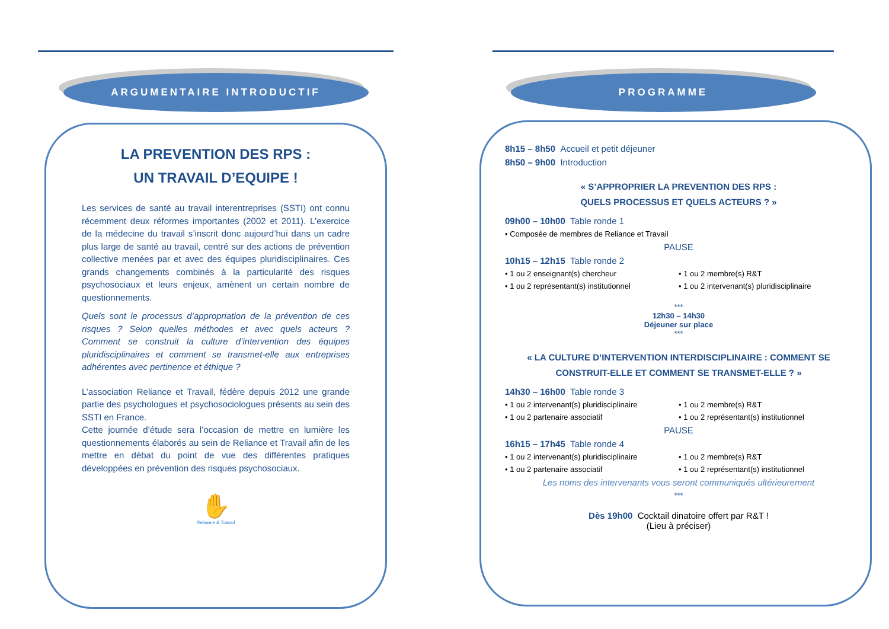ARGUMENTAIRE INTRODUCTIF
LA PREVENTION DES RPS :
UN TRAVAIL D’EQUIPE !
Les services de santé au travail interentreprises (SSTI) ont connu récemment deux réformes importantes (2002 et 2011). L'exercice de la médecine du travail s’inscrit donc aujourd’hui dans un cadre plus large de santé au travail, centré sur des actions de prévention collective menées par et avec des équipes pluridisciplinaires. Ces grands changements combinés à la particularité des risques psychosociaux et leurs enjeux, amènent un certain nombre de questionnements.
Quels sont le processus d’appropriation de la prévention de ces risques ? Selon quelles méthodes et avec quels acteurs ? Comment se construit la culture d’intervention des équipes pluridisciplinaires et comment se transmet-elle aux entreprises adhérentes avec pertinence et éthique ?
L’association Reliance et Travail, fédère depuis 2012 une grande partie des psychologues et psychosociologues présents au sein des SSTI en France.
Cette journée d’étude sera l’occasion de mettre en lumière les questionnements élaborés au sein de Reliance et Travail afin de les mettre en débat du point de vue des différentes pratiques développées en prévention des risques psychosociaux.
✋
Reliance & Travail
PROGRAMME
8h15 – 8h50 Accueil et petit déjeuner
8h50 – 9h00 Introduction
« S’APPROPRIER LA PREVENTION DES RPS :
QUELS PROCESSUS ET QUELS ACTEURS ? »
09h00 – 10h00 Table ronde 1
• Composée de membres de Reliance et Travail
PAUSE
10h15 – 12h15 Table ronde 2
• 1 ou 2 enseignant(s) chercheur • 1 ou 2 membre(s) R&T
• 1 ou 2 représentant(s) institutionnel • 1 ou 2 intervenant(s) pluridisciplinaire
***
12h30 – 14h30
Déjeuner sur place
***
« LA CULTURE D’INTERVENTION INTERDISCIPLINAIRE : COMMENT SE CONSTRUIT-ELLE ET COMMENT SE TRANSMET-ELLE ? »
14h30 – 16h00 Table ronde 3
• 1 ou 2 intervenant(s) pluridisciplinaire • 1 ou 2 membre(s) R&T
• 1 ou 2 partenaire associatif • 1 ou 2 représentant(s) institutionnel
PAUSE
16h15 – 17h45 Table ronde 4
• 1 ou 2 intervenant(s) pluridisciplinaire • 1 ou 2 membre(s) R&T
• 1 ou 2 partenaire associatif • 1 ou 2 représentant(s) institutionnel
Les noms des intervenants vous seront communiqués ultérieurement
***
Dès 19h00 Cocktail dinatoire offert par R&T !
(Lieu à préciser)